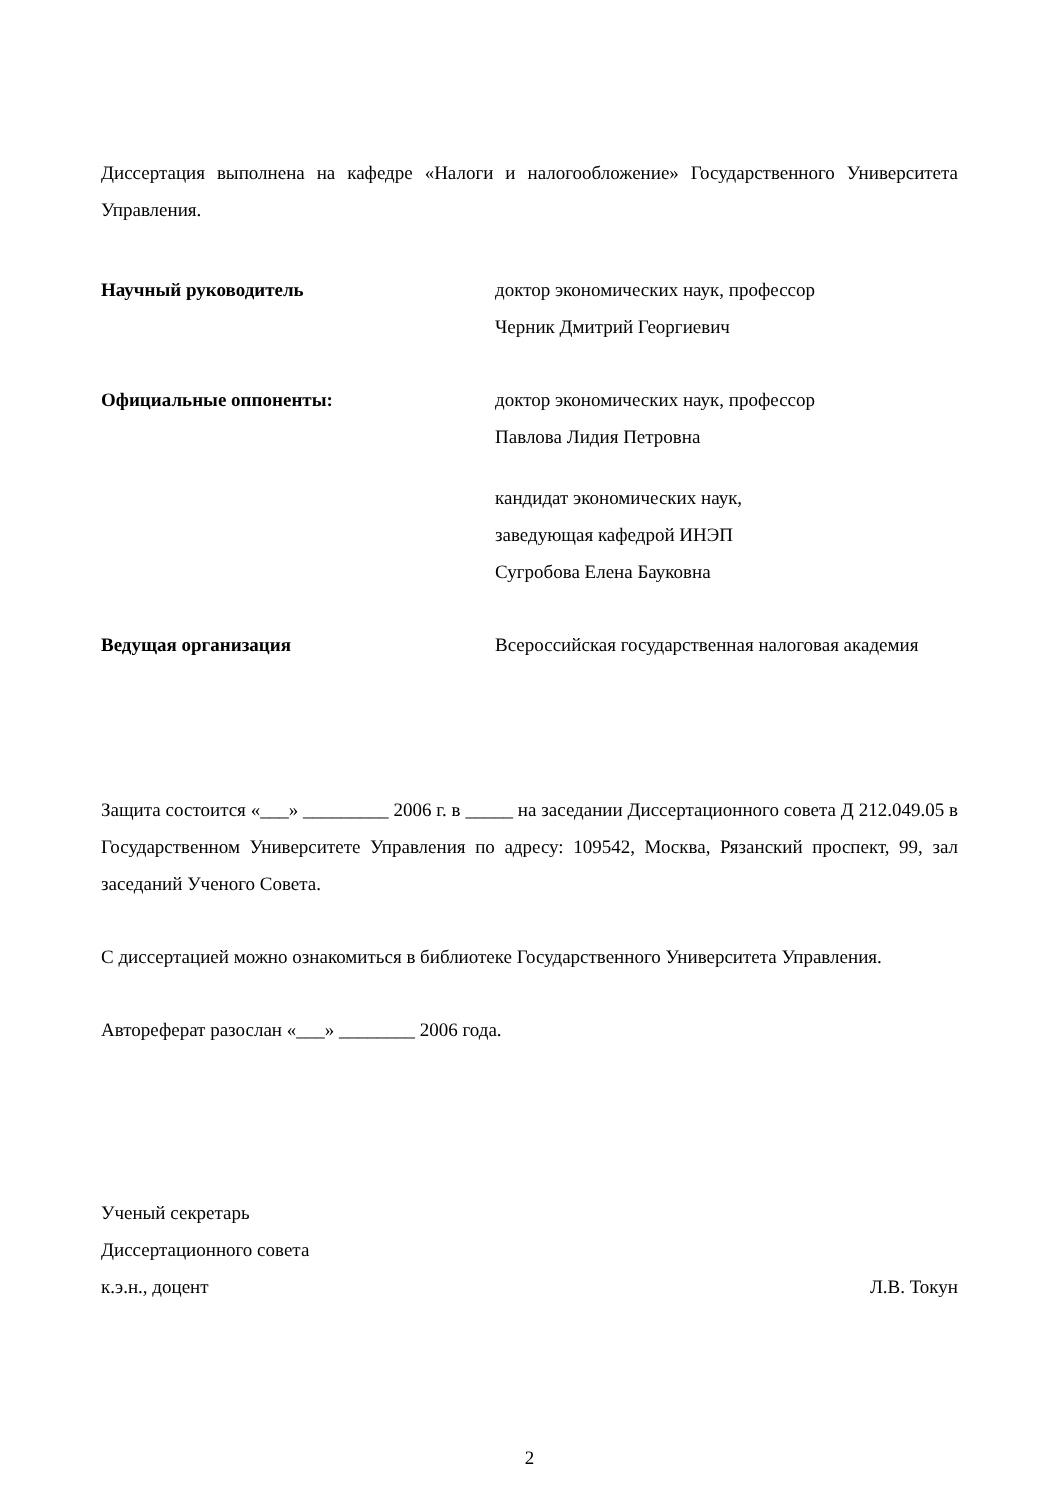Диссертация выполнена на кафедре «Налоги и налогообложение» Государственного Университета Управления.
Научный руководитель доктор экономических наук, профессор
Черник Дмитрий Георгиевич
Официальные оппоненты: доктор экономических наук, профессор
Павлова Лидия Петровна
кандидат экономических наук,
заведующая кафедрой ИНЭП
Сугробова Елена Бауковна
Ведущая организация Всероссийская государственная налоговая академия
Защита состоится «___» _________ 2006 г. в _____ на заседании Диссертационного совета Д 212.049.05 в Государственном Университете Управления по адресу: 109542, Москва, Рязанский проспект, 99, зал заседаний Ученого Совета.
С диссертацией можно ознакомиться в библиотеке Государственного Университета Управления.
Автореферат разослан «___» ________ 2006 года.
Ученый секретарь
Диссертационного совета
к.э.н., доцент Л.В. Токун
2